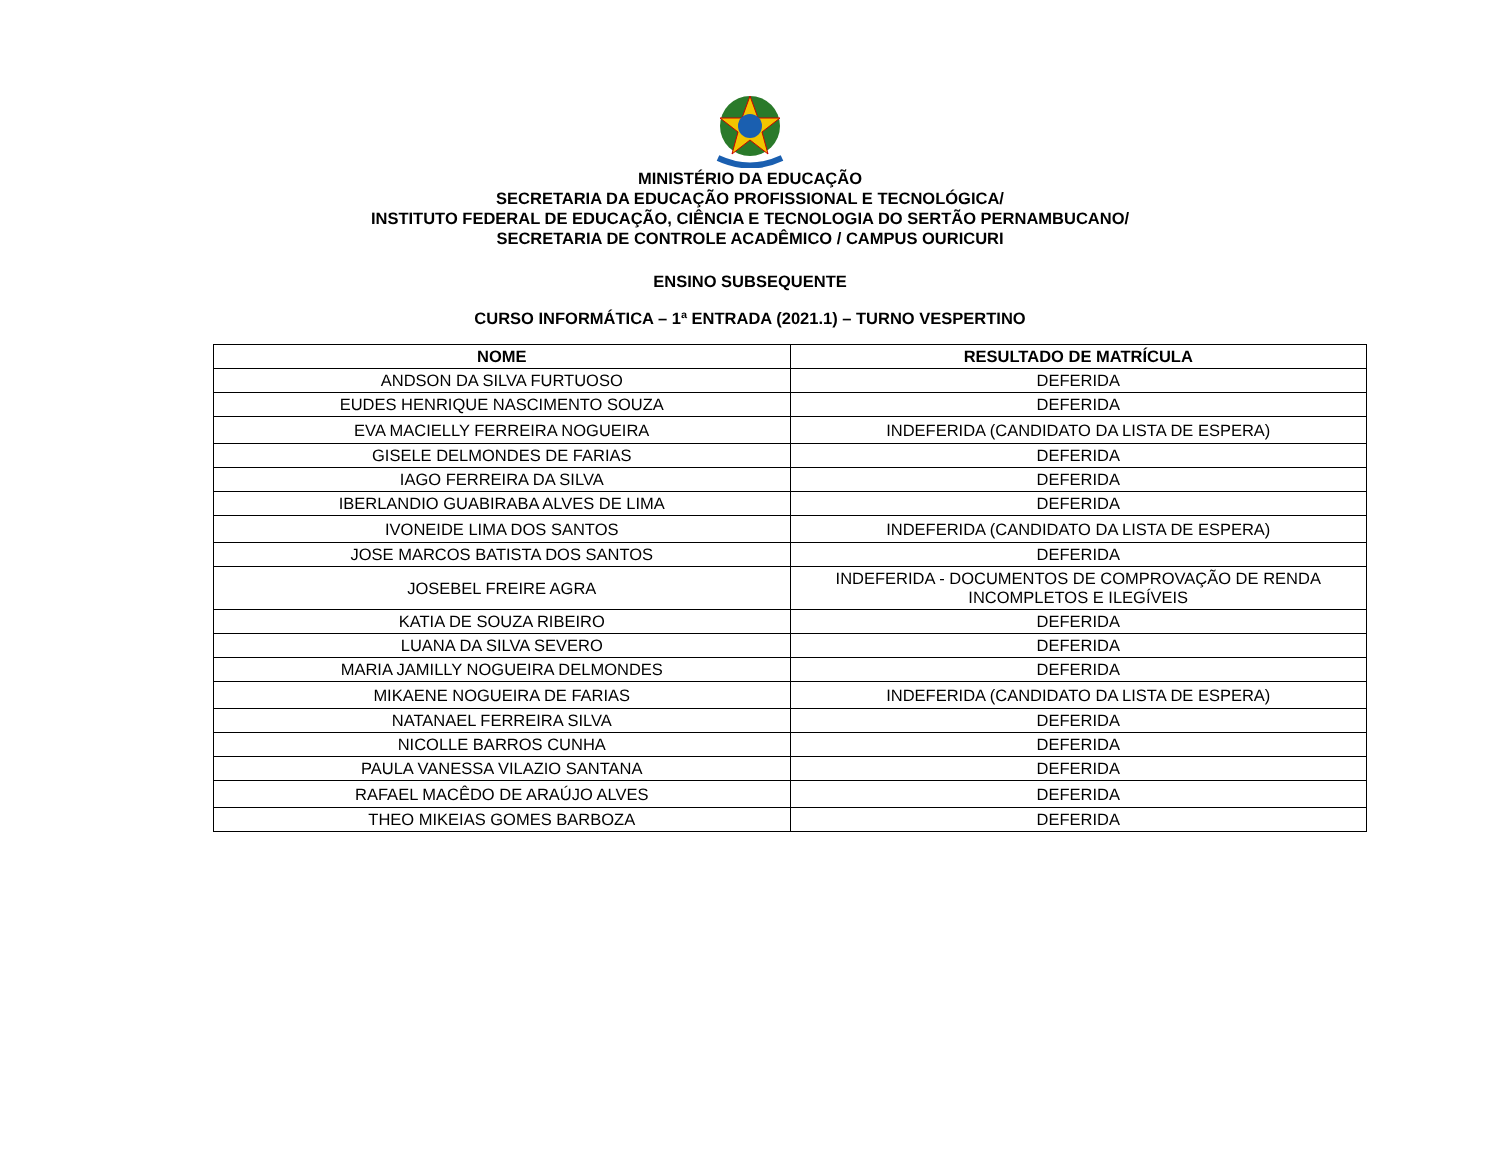MINISTÉRIO DA EDUCAÇÃO
SECRETARIA DA EDUCAÇÃO PROFISSIONAL E TECNOLÓGICA/
INSTITUTO FEDERAL DE EDUCAÇÃO, CIÊNCIA E TECNOLOGIA DO SERTÃO PERNAMBUCANO/
SECRETARIA DE CONTROLE ACADÊMICO / CAMPUS OURICURI
ENSINO SUBSEQUENTE
CURSO INFORMÁTICA – 1ª ENTRADA (2021.1) – TURNO VESPERTINO
| NOME | RESULTADO DE MATRÍCULA |
| --- | --- |
| ANDSON DA SILVA FURTUOSO | DEFERIDA |
| EUDES HENRIQUE NASCIMENTO SOUZA | DEFERIDA |
| EVA MACIELLY FERREIRA NOGUEIRA | INDEFERIDA (CANDIDATO DA LISTA DE ESPERA) |
| GISELE DELMONDES DE FARIAS | DEFERIDA |
| IAGO FERREIRA DA SILVA | DEFERIDA |
| IBERLANDIO GUABIRABA ALVES DE LIMA | DEFERIDA |
| IVONEIDE LIMA DOS SANTOS | INDEFERIDA (CANDIDATO DA LISTA DE ESPERA) |
| JOSE MARCOS BATISTA DOS SANTOS | DEFERIDA |
| JOSEBEL FREIRE AGRA | INDEFERIDA - DOCUMENTOS DE COMPROVAÇÃO DE RENDA INCOMPLETOS E ILEGÍVEIS |
| KATIA DE SOUZA RIBEIRO | DEFERIDA |
| LUANA DA SILVA SEVERO | DEFERIDA |
| MARIA JAMILLY NOGUEIRA DELMONDES | DEFERIDA |
| MIKAENE NOGUEIRA DE FARIAS | INDEFERIDA (CANDIDATO DA LISTA DE ESPERA) |
| NATANAEL FERREIRA SILVA | DEFERIDA |
| NICOLLE BARROS CUNHA | DEFERIDA |
| PAULA VANESSA VILAZIO SANTANA | DEFERIDA |
| RAFAEL MACÊDO DE ARAÚJO ALVES | DEFERIDA |
| THEO MIKEIAS GOMES BARBOZA | DEFERIDA |